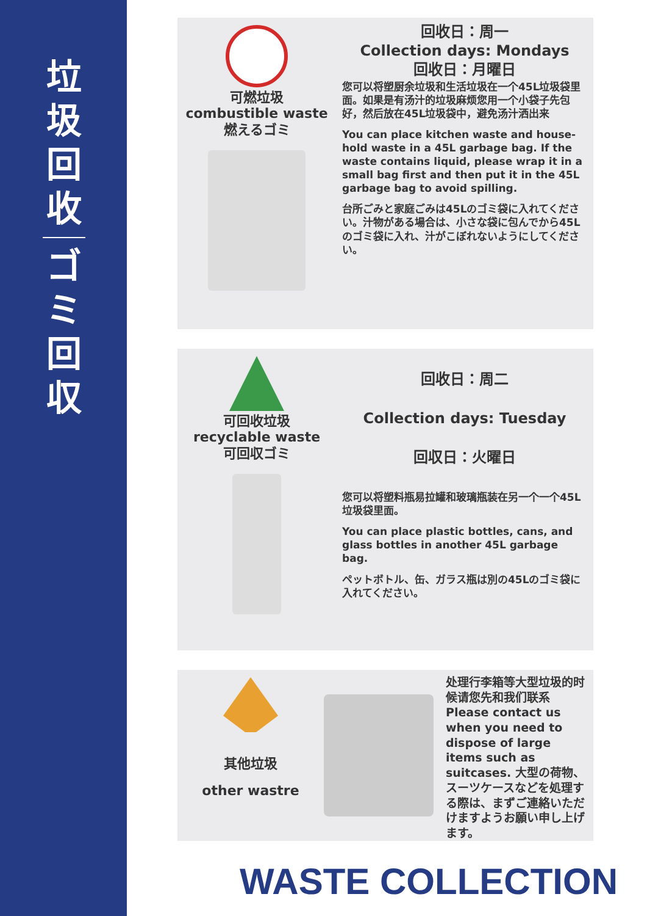垃
圾
回
收
ゴ
ミ
回
収
可燃垃圾
combustible waste
燃えるゴミ
回收日：周一
Collection days: Mondays
回收日：月曜日
您可以将塑厨余垃圾和生活垃圾在一个45L垃圾袋里面。如果是有汤汁的垃圾麻烦您用一个小袋子先包好，然后放在45L垃圾袋中，避免汤汁洒出来
You can place kitchen waste and house-hold waste in a 45L garbage bag. If the waste contains liquid, please wrap it in a small bag first and then put it in the 45L garbage bag to avoid spilling.
台所ごみと家庭ごみは45Lのゴミ袋に入れてください。汁物がある場合は、小さな袋に包んでから45Lのゴミ袋に入れ、汁がこぼれないようにしてください。
可回收垃圾
recyclable waste
可回収ゴミ
回收日：周二
Collection days: Tuesday
回収日：火曜日
您可以将塑料瓶易拉罐和玻璃瓶装在另一个一个45L垃圾袋里面。
You can place plastic bottles, cans, and glass bottles in another 45L garbage bag.
ペットボトル、缶、ガラス瓶は別の45Lのゴミ袋に入れてください。
其他垃圾
other wastre
处理行李箱等大型垃圾的时候请您先和我们联系 Please contact us when you need to dispose of large items such as suitcases. 大型の荷物、スーツケースなどを処理する際は、まずご連絡いただけますようお願い申し上げます。
WASTE COLLECTION